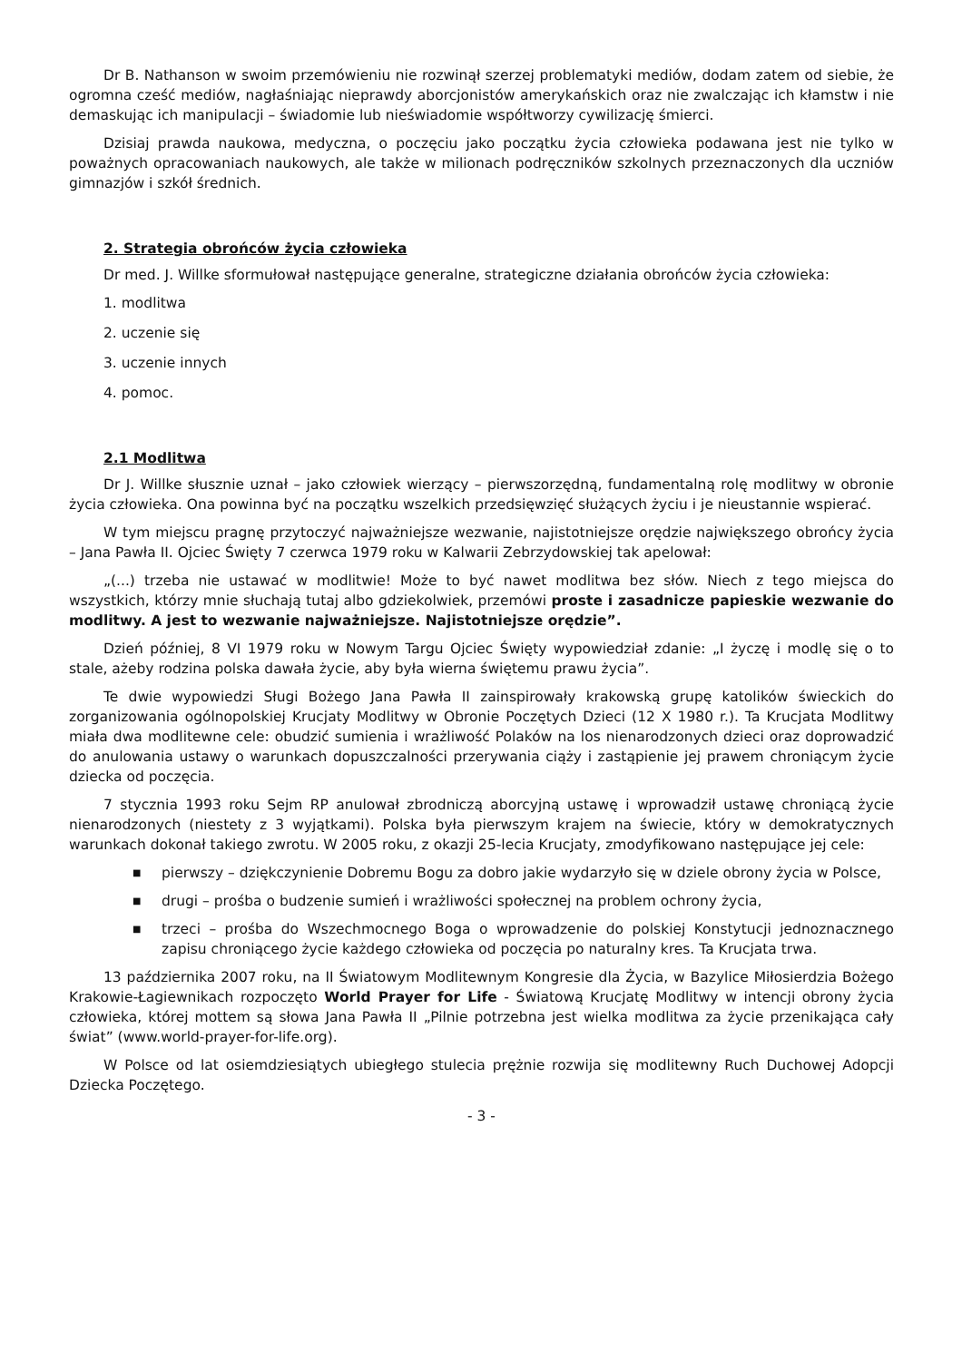Dr B. Nathanson w swoim przemówieniu nie rozwinął szerzej problematyki mediów, dodam zatem od siebie, że ogromna cześć mediów, nagłaśniając nieprawdy aborcjonistów amerykańskich oraz nie zwalczając ich kłamstw i nie demaskując ich manipulacji – świadomie lub nieświadomie współtworzy cywilizację śmierci.
Dzisiaj prawda naukowa, medyczna, o poczęciu jako początku życia człowieka podawana jest nie tylko w poważnych opracowaniach naukowych, ale także w milionach podręczników szkolnych przeznaczonych dla uczniów gimnazjów i szkół średnich.
2. Strategia obrońców życia człowieka
Dr med. J. Willke sformułował następujące generalne, strategiczne działania obrońców życia człowieka:
1. modlitwa
2. uczenie się
3. uczenie innych
4. pomoc.
2.1 Modlitwa
Dr J. Willke słusznie uznał – jako człowiek wierzący – pierwszorzędną, fundamentalną rolę modlitwy w obronie życia człowieka. Ona powinna być na początku wszelkich przedsięwzięć służących życiu i je nieustannie wspierać.
W tym miejscu pragnę przytoczyć najważniejsze wezwanie, najistotniejsze orędzie największego obrońcy życia – Jana Pawła II. Ojciec Święty 7 czerwca 1979 roku w Kalwarii Zebrzydowskiej tak apelował:
„(...) trzeba nie ustawać w modlitwie! Może to być nawet modlitwa bez słów. Niech z tego miejsca do wszystkich, którzy mnie słuchają tutaj albo gdziekolwiek, przemówi proste i zasadnicze papieskie wezwanie do modlitwy. A jest to wezwanie najważniejsze. Najistotniejsze orędzie”.
Dzień później, 8 VI 1979 roku w Nowym Targu Ojciec Święty wypowiedział zdanie: „I życzę i modlę się o to stale, ażeby rodzina polska dawała życie, aby była wierna świętemu prawu życia”.
Te dwie wypowiedzi Sługi Bożego Jana Pawła II zainspirowały krakowską grupę katolików świeckich do zorganizowania ogólnopolskiej Krucjaty Modlitwy w Obronie Poczętych Dzieci (12 X 1980 r.). Ta Krucjata Modlitwy miała dwa modlitewne cele: obudzić sumienia i wrażliwość Polaków na los nienarodzonych dzieci oraz doprowadzić do anulowania ustawy o warunkach dopuszczalności przerywania ciąży i zastąpienie jej prawem chroniącym życie dziecka od poczęcia.
7 stycznia 1993 roku Sejm RP anulował zbrodniczą aborcyjną ustawę i wprowadził ustawę chroniącą życie nienarodzonych (niestety z 3 wyjątkami). Polska była pierwszym krajem na świecie, który w demokratycznych warunkach dokonał takiego zwrotu. W 2005 roku, z okazji 25-lecia Krucjaty, zmodyfikowano następujące jej cele:
■ pierwszy – dziękczynienie Dobremu Bogu za dobro jakie wydarzyło się w dziele obrony życia w Polsce,
■ drugi – prośba o budzenie sumień i wrażliwości społecznej na problem ochrony życia,
■ trzeci – prośba do Wszechmocnego Boga o wprowadzenie do polskiej Konstytucji jednoznacznego zapisu chroniącego życie każdego człowieka od poczęcia po naturalny kres. Ta Krucjata trwa.
13 października 2007 roku, na II Światowym Modlitewnym Kongresie dla Życia, w Bazylice Miłosierdzia Bożego Krakowie-Łagiewnikach rozpoczęto World Prayer for Life - Światową Krucjatę Modlitwy w intencji obrony życia człowieka, której mottem są słowa Jana Pawła II „Pilnie potrzebna jest wielka modlitwa za życie przenikająca cały świat” (www.world-prayer-for-life.org).
W Polsce od lat osiemdziesiątych ubiegłego stulecia prężnie rozwija się modlitewny Ruch Duchowej Adopcji Dziecka Poczętego.
- 3 -